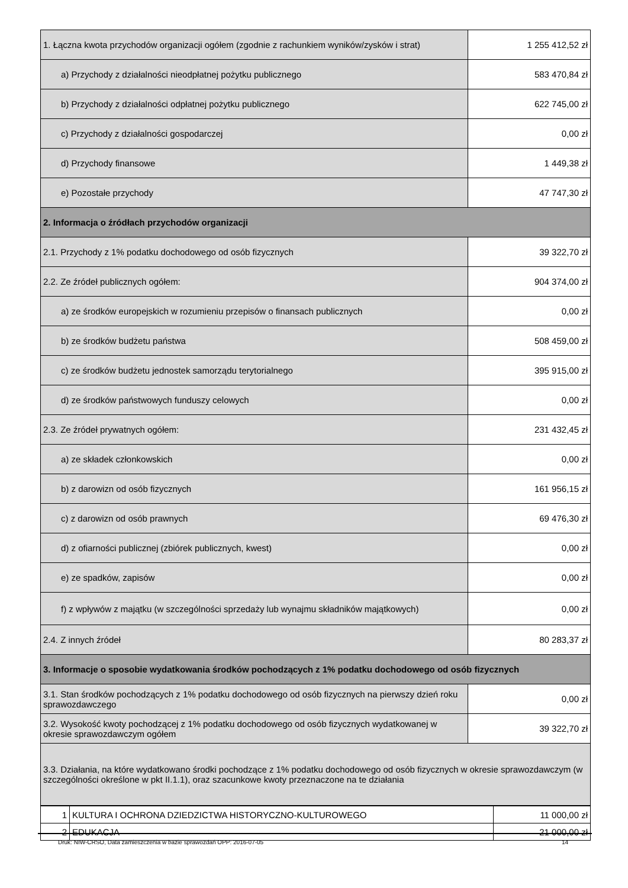| 1. Łączna kwota przychodów organizacji ogółem (zgodnie z rachunkiem wyników/zysków i strat) | 1 255 412,52 zł |
| a) Przychody z działalności nieodpłatnej pożytku publicznego | 583 470,84 zł |
| b) Przychody z działalności odpłatnej pożytku publicznego | 622 745,00 zł |
| c) Przychody z działalności gospodarczej | 0,00 zł |
| d) Przychody finansowe | 1 449,38 zł |
| e) Pozostałe przychody | 47 747,30 zł |
| 2. Informacja o źródłach przychodów organizacji | |
| 2.1. Przychody z 1% podatku dochodowego od osób fizycznych | 39 322,70 zł |
| 2.2. Ze źródeł publicznych ogółem: | 904 374,00 zł |
| a) ze środków europejskich w rozumieniu przepisów o finansach publicznych | 0,00 zł |
| b) ze środków budżetu państwa | 508 459,00 zł |
| c) ze środków budżetu jednostek samorządu terytorialnego | 395 915,00 zł |
| d) ze środków państwowych funduszy celowych | 0,00 zł |
| 2.3. Ze źródeł prywatnych ogółem: | 231 432,45 zł |
| a) ze składek członkowskich | 0,00 zł |
| b) z darowizn od osób fizycznych | 161 956,15 zł |
| c) z darowizn od osób prawnych | 69 476,30 zł |
| d) z ofiarności publicznej (zbiórek publicznych, kwest) | 0,00 zł |
| e) ze spadków, zapisów | 0,00 zł |
| f) z wpływów z majątku (w szczególności sprzedaży lub wynajmu składników majątkowych) | 0,00 zł |
| 2.4. Z innych źródeł | 80 283,37 zł |
| 3. Informacje o sposobie wydatkowania środków pochodzących z 1% podatku dochodowego od osób fizycznych | |
| 3.1. Stan środków pochodzących z 1% podatku dochodowego od osób fizycznych na pierwszy dzień roku sprawozdawczego | 0,00 zł |
| 3.2. Wysokość kwoty pochodzącej z 1% podatku dochodowego od osób fizycznych wydatkowanej w okresie sprawozdawczym ogółem | 39 322,70 zł |
| 3.3. Działania, na które wydatkowano środki pochodzące z 1% podatku dochodowego od osób fizycznych w okresie sprawozdawczym (w szczególności określone w pkt II.1.1), oraz szacunkowe kwoty przeznaczone na te działania | |
| 1 | KULTURA I OCHRONA DZIEDZICTWA HISTORYCZNO-KULTUROWEGO | 11 000,00 zł |
| 2 | EDUKACJA | 21 000,00 zł |
Druk: NIW-CRSO, Data zamieszczenia w bazie sprawozdań OPP: 2016-07-05 14